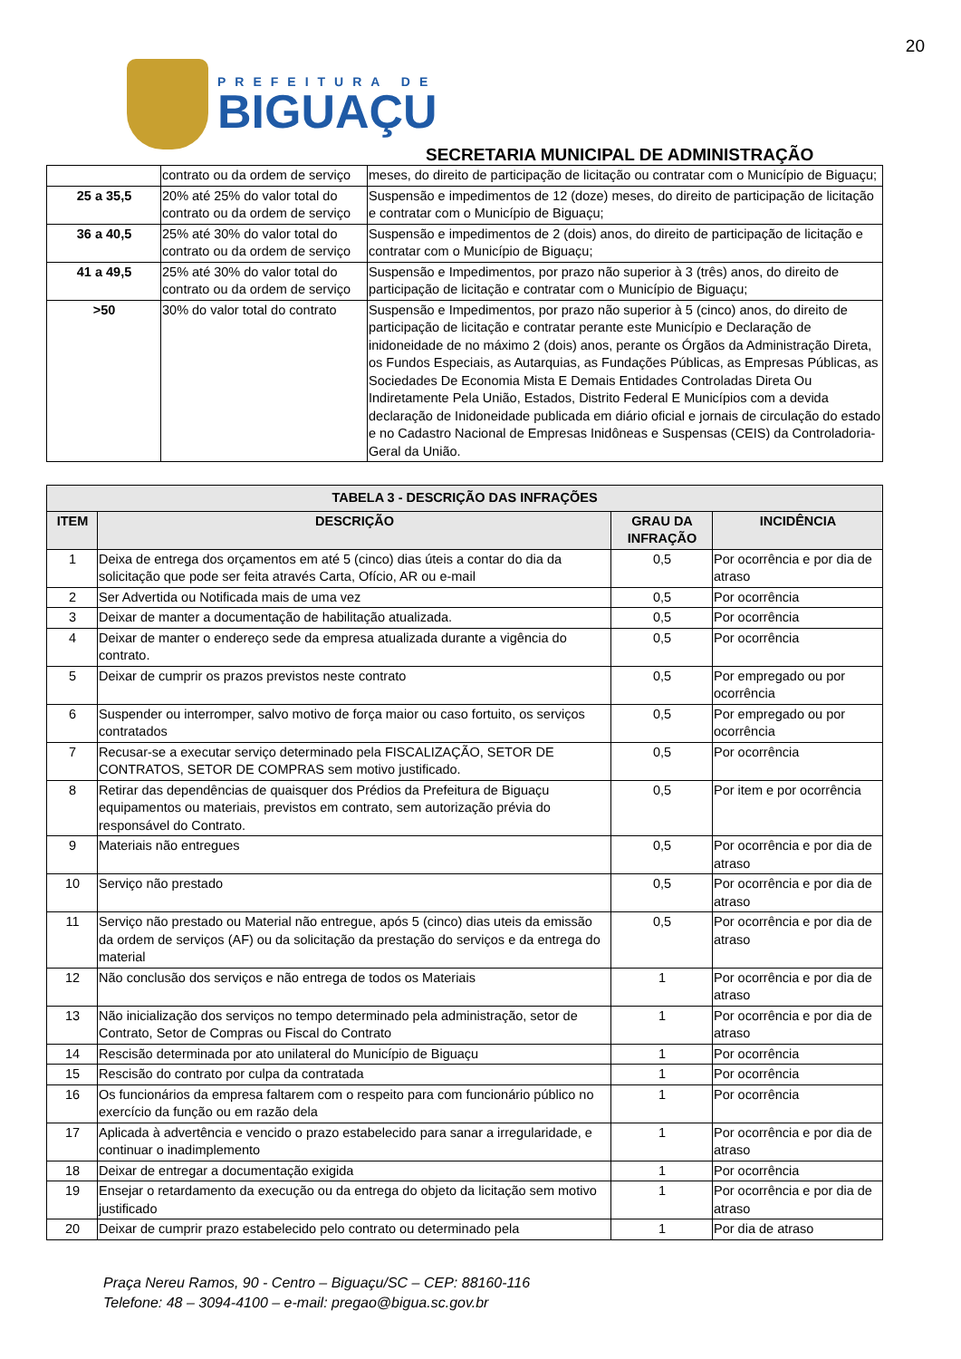20
PREFEITURA DE
BIGUAÇU
SECRETARIA MUNICIPAL DE ADMINISTRAÇÃO
| | contrato ou da ordem de serviço | meses, do direito de participação de licitação ou contratar com o Município de Biguaçu; |
| 25 a 35,5 | 20% até 25% do valor total do contrato ou da ordem de serviço | Suspensão e impedimentos de 12 (doze) meses, do direito de participação de licitação e contratar com o Município de Biguaçu; |
| 36 a 40,5 | 25% até 30% do valor total do contrato ou da ordem de serviço | Suspensão e impedimentos de 2 (dois) anos, do direito de participação de licitação e contratar com o Município de Biguaçu; |
| 41 a 49,5 | 25% até 30% do valor total do contrato ou da ordem de serviço | Suspensão e Impedimentos, por prazo não superior à 3 (três) anos, do direito de participação de licitação e contratar com o Município de Biguaçu; |
| >50 | 30% do valor total do contrato | Suspensão e Impedimentos, por prazo não superior à 5 (cinco) anos, do direito de participação de licitação e contratar perante este Município e Declaração de inidoneidade de no máximo 2 (dois) anos, perante os Órgãos da Administração Direta, os Fundos Especiais, as Autarquias, as Fundações Públicas, as Empresas Públicas, as Sociedades De Economia Mista E Demais Entidades Controladas Direta Ou Indiretamente Pela União, Estados, Distrito Federal E Municípios com a devida declaração de Inidoneidade publicada em diário oficial e jornais de circulação do estado e no Cadastro Nacional de Empresas Inidôneas e Suspensas (CEIS) da Controladoria-Geral da União. |
| TABELA 3 - DESCRIÇÃO DAS INFRAÇÕES | | | |
| --- | --- | --- | --- |
| ITEM | DESCRIÇÃO | GRAU DA INFRAÇÃO | INCIDÊNCIA |
| 1 | Deixa de entrega dos orçamentos em até 5 (cinco) dias úteis a contar do dia da solicitação que pode ser feita através Carta, Ofício, AR ou e-mail | 0,5 | Por ocorrência e por dia de atraso |
| 2 | Ser Advertida ou Notificada mais de uma vez | 0,5 | Por ocorrência |
| 3 | Deixar de manter a documentação de habilitação atualizada. | 0,5 | Por ocorrência |
| 4 | Deixar de manter o endereço sede da empresa atualizada durante a vigência do contrato. | 0,5 | Por ocorrência |
| 5 | Deixar de cumprir os prazos previstos neste contrato | 0,5 | Por empregado ou por ocorrência |
| 6 | Suspender ou interromper, salvo motivo de força maior ou caso fortuito, os serviços contratados | 0,5 | Por empregado ou por ocorrência |
| 7 | Recusar-se a executar serviço determinado pela FISCALIZAÇÃO, SETOR DE CONTRATOS, SETOR DE COMPRAS sem motivo justificado. | 0,5 | Por ocorrência |
| 8 | Retirar das dependências de quaisquer dos Prédios da Prefeitura de Biguaçu equipamentos ou materiais, previstos em contrato, sem autorização prévia do responsável do Contrato. | 0,5 | Por item e por ocorrência |
| 9 | Materiais não entregues | 0,5 | Por ocorrência e por dia de atraso |
| 10 | Serviço não prestado | 0,5 | Por ocorrência e por dia de atraso |
| 11 | Serviço não prestado ou Material não entregue, após 5 (cinco) dias uteis da emissão da ordem de serviços (AF) ou da solicitação da prestação do serviços e da entrega do material | 0,5 | Por ocorrência e por dia de atraso |
| 12 | Não conclusão dos serviços e não entrega de todos os Materiais | 1 | Por ocorrência e por dia de atraso |
| 13 | Não inicialização dos serviços no tempo determinado pela administração, setor de Contrato, Setor de Compras ou Fiscal do Contrato | 1 | Por ocorrência e por dia de atraso |
| 14 | Rescisão determinada por ato unilateral do Município de Biguaçu | 1 | Por ocorrência |
| 15 | Rescisão do contrato por culpa da contratada | 1 | Por ocorrência |
| 16 | Os funcionários da empresa faltarem com o respeito para com funcionário público no exercício da função ou em razão dela | 1 | Por ocorrência |
| 17 | Aplicada à advertência e vencido o prazo estabelecido para sanar a irregularidade, e continuar o inadimplemento | 1 | Por ocorrência e por dia de atraso |
| 18 | Deixar de entregar a documentação exigida | 1 | Por ocorrência |
| 19 | Ensejar o retardamento da execução ou da entrega do objeto da licitação sem motivo justificado | 1 | Por ocorrência e por dia de atraso |
| 20 | Deixar de cumprir prazo estabelecido pelo contrato ou determinado pela | 1 | Por dia de atraso |
Praça Nereu Ramos, 90 - Centro – Biguaçu/SC – CEP: 88160-116
Telefone: 48 – 3094-4100 – e-mail: pregao@bigua.sc.gov.br